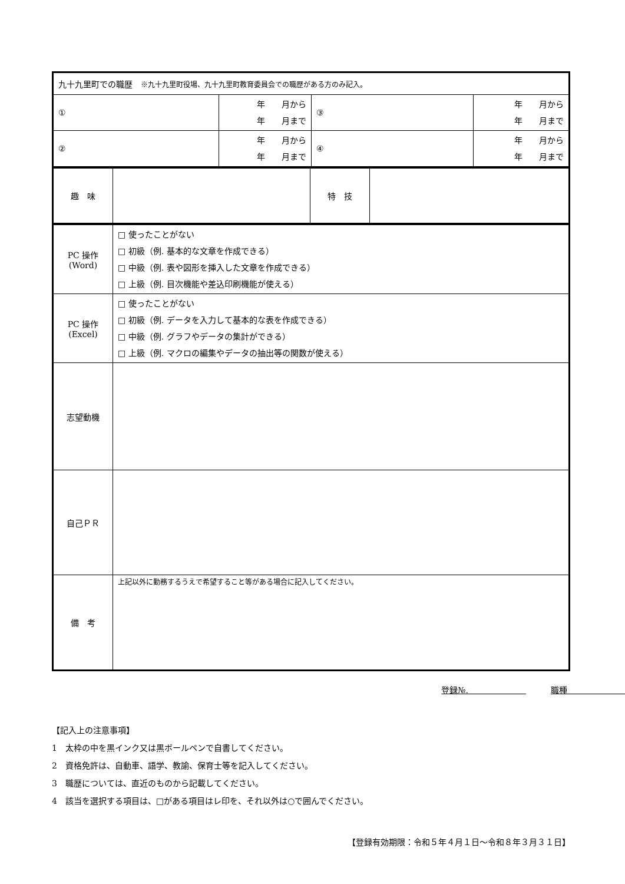| 九十九里町での職歴 ※九十九里町役場、九十九里町教育委員会での職歴がある方のみ記入。 | | | |
| ① | 年 月から 年 月まで | ③ | 年 月から 年 月まで |
| ② | 年 月から 年 月まで | ④ | 年 月から 年 月まで |
| 趣 味 | | 特 技 | |
| PC 操作 (Word) | □ 使ったことがない □ 初級（例. 基本的な文章を作成できる） □ 中級（例. 表や図形を挿入した文章を作成できる） □ 上級（例. 目次機能や差込印刷機能が使える） |
| PC 操作 (Excel) | □ 使ったことがない □ 初級（例. データを入力して基本的な表を作成できる） □ 中級（例. グラフやデータの集計ができる） □ 上級（例. マクロの編集やデータの抽出等の関数が使える） |
| 志望動機 | |
| 自己ＰＲ | |
| 備 考 | 上記以外に勤務するうえで希望すること等がある場合に記入してください。 |
登録№.　　　　　　　　　　職種　　　　　　　　　　　　　　
【記入上の注意事項】
1　太枠の中を黒インク又は黒ボールペンで自書してください。
2　資格免許は、自動車、語学、教諭、保育士等を記入してください。
3　職歴については、直近のものから記載してください。
4　該当を選択する項目は、□がある項目はレ印を、それ以外は○で囲んでください。
【登録有効期限：令和５年４月１日～令和８年３月３１日】